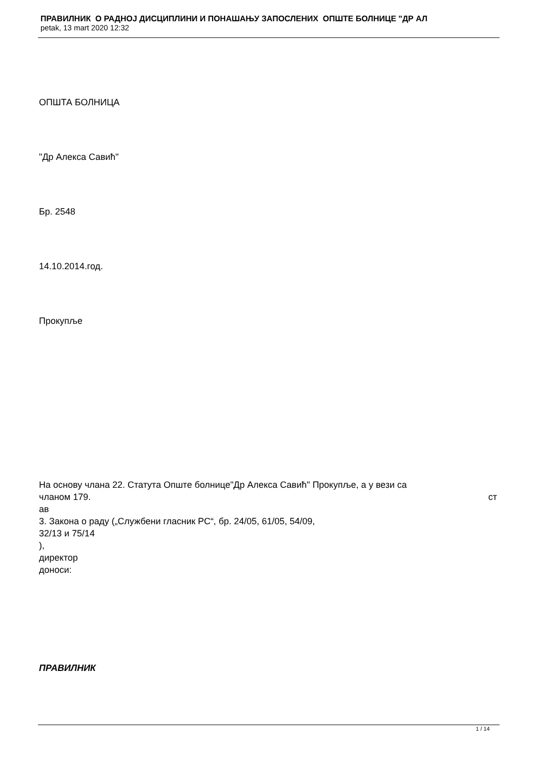ПРАВИЛНИК О РАДНОЈ ДИСЦИПЛИНИ И ПОНАШАЊУ ЗАПОСЛЕНИХ ОПШТЕ БОЛНИЦЕ "ДР АЛ
petak, 13 mart 2020 12:32
ОПШТА БОЛНИЦА
"Др Алекса Савић"
Бр. 2548
14.10.2014.год.
Прокупље
На основу члана 22. Статута Опште болнице"Др Алекса Савић" Прокупље, а у вези са
чланом 179. ст
ав
3. Закона о раду („Службени гласник РС“, бр. 24/05, 61/05, 54/09,
32/13 и 75/14
),
директор
доноси:
ПРАВИЛНИК
1 / 14